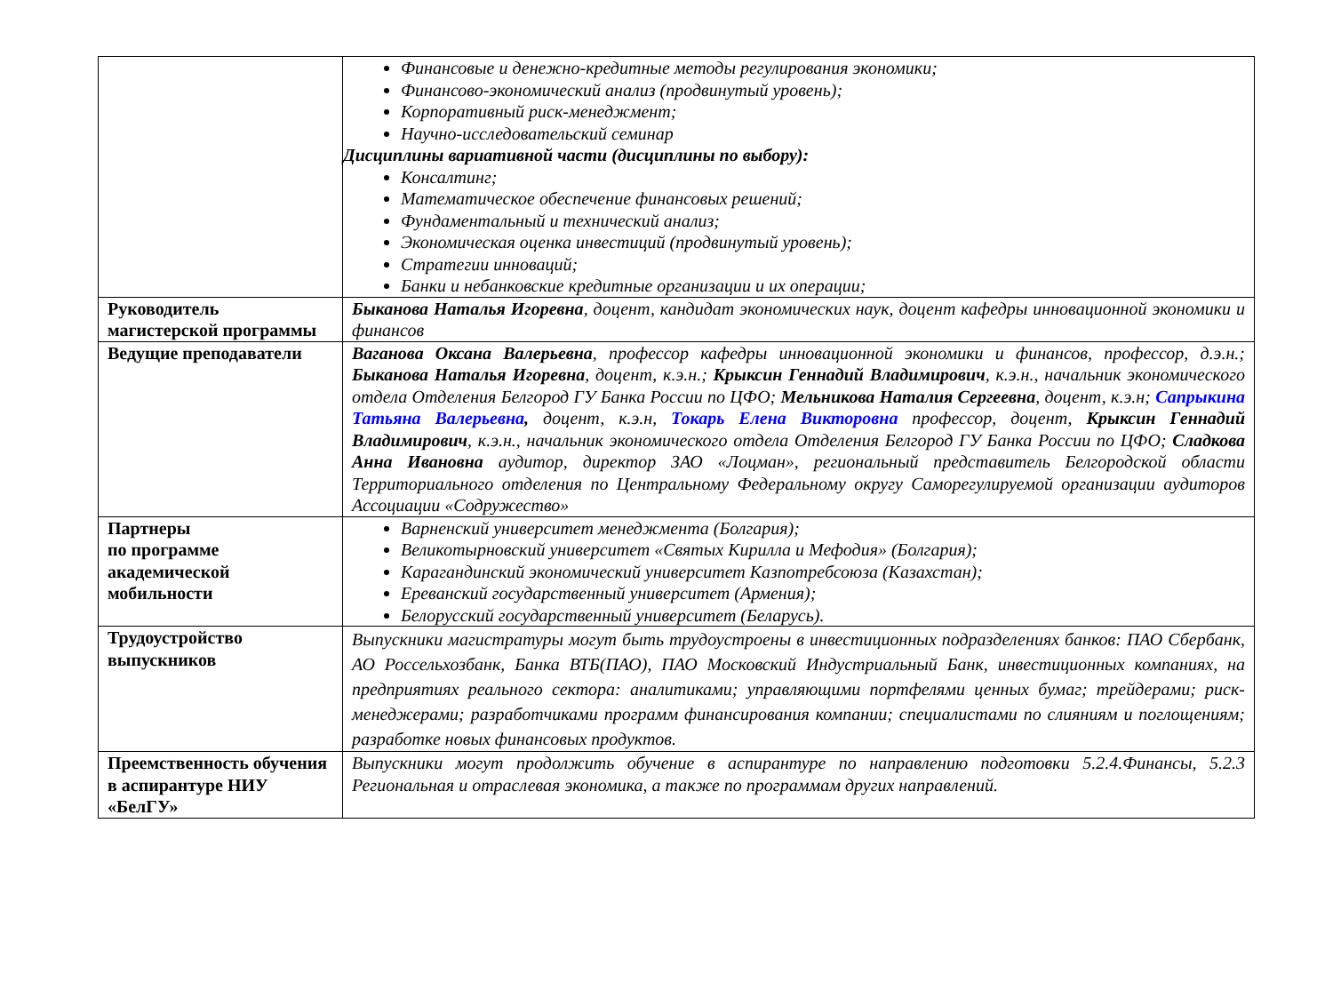| | Финансовые и денежно-кредитные методы регулирования экономики; Финансово-экономический анализ (продвинутый уровень); Корпоративный риск-менеджмент; Научно-исследовательский семинар Дисциплины вариативной части (дисциплины по выбору): Консалтинг; Математическое обеспечение финансовых решений; Фундаментальный и технический анализ; Экономическая оценка инвестиций (продвинутый уровень); Стратегии инноваций; Банки и небанковские кредитные организации и их операции; |
| Руководитель магистерской программы | Быканова Наталья Игоревна , доцент, кандидат экономических наук, доцент кафедры инновационной экономики и финансов |
| Ведущие преподаватели | Ваганова Оксана Валерьевна , профессор кафедры инновационной экономики и финансов, профессор, д.э.н.; Быканова Наталья Игоревна , доцент, к.э.н.; Крыксин Геннадий Владимирович , к.э.н., начальник экономического отдела Отделения Белгород ГУ Банка России по ЦФО; Мельникова Наталия Сергеевна , доцент, к.э.н; Сапрыкина Татьяна Валерьевна , доцент, к.э.н, Токарь Елена Викторовна профессор, доцент, Крыксин Геннадий Владимирович , к.э.н., начальник экономического отдела Отделения Белгород ГУ Банка России по ЦФО; Сладкова Анна Ивановна аудитор, директор ЗАО «Лоцман», региональный представитель Белгородской области Территориального отделения по Центральному Федеральному округу Саморегулируемой организации аудиторов Ассоциации «Содружество» |
| Партнеры по программе академической мобильности | Варненский университет менеджмента (Болгария); Великотырновский университет «Святых Кирилла и Мефодия» (Болгария); Карагандинский экономический университет Казпотребсоюза (Казахстан); Ереванский государственный университет (Армения); Белорусский государственный университет (Беларусь). |
| Трудоустройство выпускников | Выпускники магистратуры могут быть трудоустроены в инвестиционных подразделениях банков: ПАО Сбербанк, АО Россельхозбанк, Банка ВТБ(ПАО), ПАО Московский Индустриальный Банк, инвестиционных компаниях, на предприятиях реального сектора: аналитиками; управляющими портфелями ценных бумаг; трейдерами; риск-менеджерами; разработчиками программ финансирования компании; специалистами по слияниям и поглощениям; разработке новых финансовых продуктов. |
| Преемственность обучения в аспирантуре НИУ «БелГУ» | Выпускники могут продолжить обучение в аспирантуре по направлению подготовки 5.2.4.Финансы, 5.2.3 Региональная и отраслевая экономика, а также по программам других направлений. |